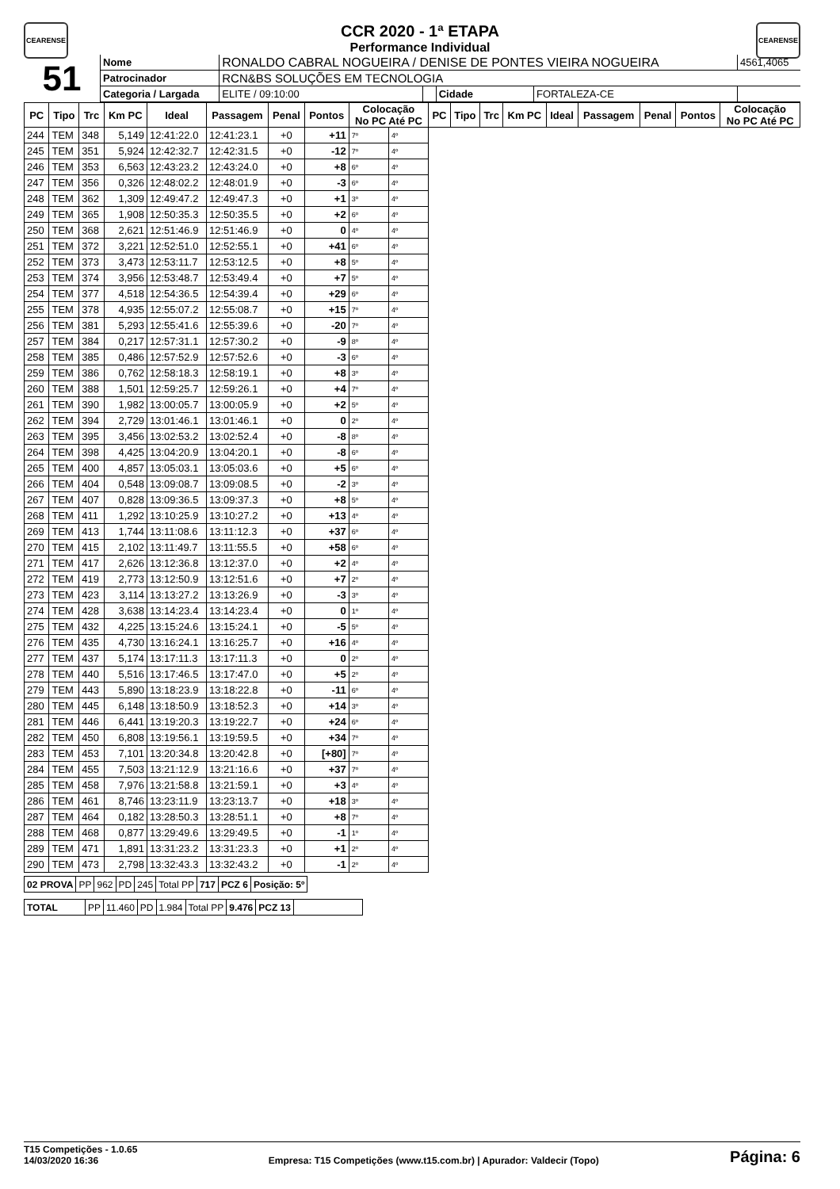CEARENSE CEARENSE
CCR 2020 - 1ª ETAPA
Performance Individual
| 51 | Nome | RONALDO CABRAL NOGUEIRA / DENISE DE PONTES VIEIRA NOGUEIRA | | | | 4561,4065 |
| | Patrocinador | RCN&BS SOLUÇÕES EM TECNOLOGIA | | | | |
| | Categoria / Largada | ELITE / 09:10:00 | | Cidade | FORTALEZA-CE | |
| PC | Tipo | Trc | Km PC | Ideal | Passagem | Penal | Pontos | Colocação No PC Até PC | | PC | Tipo | Trc | Km PC | Ideal | Passagem | Penal | Pontos | Colocação No PC Até PC |
| --- | --- | --- | --- | --- | --- | --- | --- | --- | --- | --- | --- | --- | --- | --- | --- | --- | --- | --- |
| 244 | TEM | 348 | 5,149 | 12:41:22.0 | 12:41:23.1 | +0 | +11 | 7º | 4º | | | | | | | | | |
| 245 | TEM | 351 | 5,924 | 12:42:32.7 | 12:42:31.5 | +0 | -12 | 7º | 4º | | | | | | | | | |
| 246 | TEM | 353 | 6,563 | 12:43:23.2 | 12:43:24.0 | +0 | +8 | 6º | 4º | | | | | | | | | |
| 247 | TEM | 356 | 0,326 | 12:48:02.2 | 12:48:01.9 | +0 | -3 | 6º | 4º | | | | | | | | | |
| 248 | TEM | 362 | 1,309 | 12:49:47.2 | 12:49:47.3 | +0 | +1 | 3º | 4º | | | | | | | | | |
| 249 | TEM | 365 | 1,908 | 12:50:35.3 | 12:50:35.5 | +0 | +2 | 6º | 4º | | | | | | | | | |
| 250 | TEM | 368 | 2,621 | 12:51:46.9 | 12:51:46.9 | +0 | 0 | 4º | 4º | | | | | | | | | |
| 251 | TEM | 372 | 3,221 | 12:52:51.0 | 12:52:55.1 | +0 | +41 | 6º | 4º | | | | | | | | | |
| 252 | TEM | 373 | 3,473 | 12:53:11.7 | 12:53:12.5 | +0 | +8 | 5º | 4º | | | | | | | | | |
| 253 | TEM | 374 | 3,956 | 12:53:48.7 | 12:53:49.4 | +0 | +7 | 5º | 4º | | | | | | | | | |
| 254 | TEM | 377 | 4,518 | 12:54:36.5 | 12:54:39.4 | +0 | +29 | 6º | 4º | | | | | | | | | |
| 255 | TEM | 378 | 4,935 | 12:55:07.2 | 12:55:08.7 | +0 | +15 | 7º | 4º | | | | | | | | | |
| 256 | TEM | 381 | 5,293 | 12:55:41.6 | 12:55:39.6 | +0 | -20 | 7º | 4º | | | | | | | | | |
| 257 | TEM | 384 | 0,217 | 12:57:31.1 | 12:57:30.2 | +0 | -9 | 8º | 4º | | | | | | | | | |
| 258 | TEM | 385 | 0,486 | 12:57:52.9 | 12:57:52.6 | +0 | -3 | 6º | 4º | | | | | | | | | |
| 259 | TEM | 386 | 0,762 | 12:58:18.3 | 12:58:19.1 | +0 | +8 | 3º | 4º | | | | | | | | | |
| 260 | TEM | 388 | 1,501 | 12:59:25.7 | 12:59:26.1 | +0 | +4 | 7º | 4º | | | | | | | | | |
| 261 | TEM | 390 | 1,982 | 13:00:05.7 | 13:00:05.9 | +0 | +2 | 5º | 4º | | | | | | | | | |
| 262 | TEM | 394 | 2,729 | 13:01:46.1 | 13:01:46.1 | +0 | 0 | 2º | 4º | | | | | | | | | |
| 263 | TEM | 395 | 3,456 | 13:02:53.2 | 13:02:52.4 | +0 | -8 | 8º | 4º | | | | | | | | | |
| 264 | TEM | 398 | 4,425 | 13:04:20.9 | 13:04:20.1 | +0 | -8 | 6º | 4º | | | | | | | | | |
| 265 | TEM | 400 | 4,857 | 13:05:03.1 | 13:05:03.6 | +0 | +5 | 6º | 4º | | | | | | | | | |
| 266 | TEM | 404 | 0,548 | 13:09:08.7 | 13:09:08.5 | +0 | -2 | 3º | 4º | | | | | | | | | |
| 267 | TEM | 407 | 0,828 | 13:09:36.5 | 13:09:37.3 | +0 | +8 | 5º | 4º | | | | | | | | | |
| 268 | TEM | 411 | 1,292 | 13:10:25.9 | 13:10:27.2 | +0 | +13 | 4º | 4º | | | | | | | | | |
| 269 | TEM | 413 | 1,744 | 13:11:08.6 | 13:11:12.3 | +0 | +37 | 6º | 4º | | | | | | | | | |
| 270 | TEM | 415 | 2,102 | 13:11:49.7 | 13:11:55.5 | +0 | +58 | 6º | 4º | | | | | | | | | |
| 271 | TEM | 417 | 2,626 | 13:12:36.8 | 13:12:37.0 | +0 | +2 | 4º | 4º | | | | | | | | | |
| 272 | TEM | 419 | 2,773 | 13:12:50.9 | 13:12:51.6 | +0 | +7 | 2º | 4º | | | | | | | | | |
| 273 | TEM | 423 | 3,114 | 13:13:27.2 | 13:13:26.9 | +0 | -3 | 3º | 4º | | | | | | | | | |
| 274 | TEM | 428 | 3,638 | 13:14:23.4 | 13:14:23.4 | +0 | 0 | 1º | 4º | | | | | | | | | |
| 275 | TEM | 432 | 4,225 | 13:15:24.6 | 13:15:24.1 | +0 | -5 | 5º | 4º | | | | | | | | | |
| 276 | TEM | 435 | 4,730 | 13:16:24.1 | 13:16:25.7 | +0 | +16 | 4º | 4º | | | | | | | | | |
| 277 | TEM | 437 | 5,174 | 13:17:11.3 | 13:17:11.3 | +0 | 0 | 2º | 4º | | | | | | | | | |
| 278 | TEM | 440 | 5,516 | 13:17:46.5 | 13:17:47.0 | +0 | +5 | 2º | 4º | | | | | | | | | |
| 279 | TEM | 443 | 5,890 | 13:18:23.9 | 13:18:22.8 | +0 | -11 | 6º | 4º | | | | | | | | | |
| 280 | TEM | 445 | 6,148 | 13:18:50.9 | 13:18:52.3 | +0 | +14 | 3º | 4º | | | | | | | | | |
| 281 | TEM | 446 | 6,441 | 13:19:20.3 | 13:19:22.7 | +0 | +24 | 6º | 4º | | | | | | | | | |
| 282 | TEM | 450 | 6,808 | 13:19:56.1 | 13:19:59.5 | +0 | +34 | 7º | 4º | | | | | | | | | |
| 283 | TEM | 453 | 7,101 | 13:20:34.8 | 13:20:42.8 | +0 | [+80] | 7º | 4º | | | | | | | | | |
| 284 | TEM | 455 | 7,503 | 13:21:12.9 | 13:21:16.6 | +0 | +37 | 7º | 4º | | | | | | | | | |
| 285 | TEM | 458 | 7,976 | 13:21:58.8 | 13:21:59.1 | +0 | +3 | 4º | 4º | | | | | | | | | |
| 286 | TEM | 461 | 8,746 | 13:23:11.9 | 13:23:13.7 | +0 | +18 | 3º | 4º | | | | | | | | | |
| 287 | TEM | 464 | 0,182 | 13:28:50.3 | 13:28:51.1 | +0 | +8 | 7º | 4º | | | | | | | | | |
| 288 | TEM | 468 | 0,877 | 13:29:49.6 | 13:29:49.5 | +0 | -1 | 1º | 4º | | | | | | | | | |
| 289 | TEM | 471 | 1,891 | 13:31:23.2 | 13:31:23.3 | +0 | +1 | 2º | 4º | | | | | | | | | |
| 290 | TEM | 473 | 2,798 | 13:32:43.3 | 13:32:43.2 | +0 | -1 | 2º | 4º | | | | | | | | | |
| 02 PROVA | PP | 962 | PD | 245 | Total PP | 717 | PCZ 6 | Posição: 5º |
| TOTAL | PP | 11.460 | PD | 1.984 | Total PP | 9.476 | PCZ 13 | |
T15 Competições - 1.0.65
14/03/2020 16:36
Empresa: T15 Competições (www.t15.com.br) | Apurador: Valdecir (Topo)
Página: 6